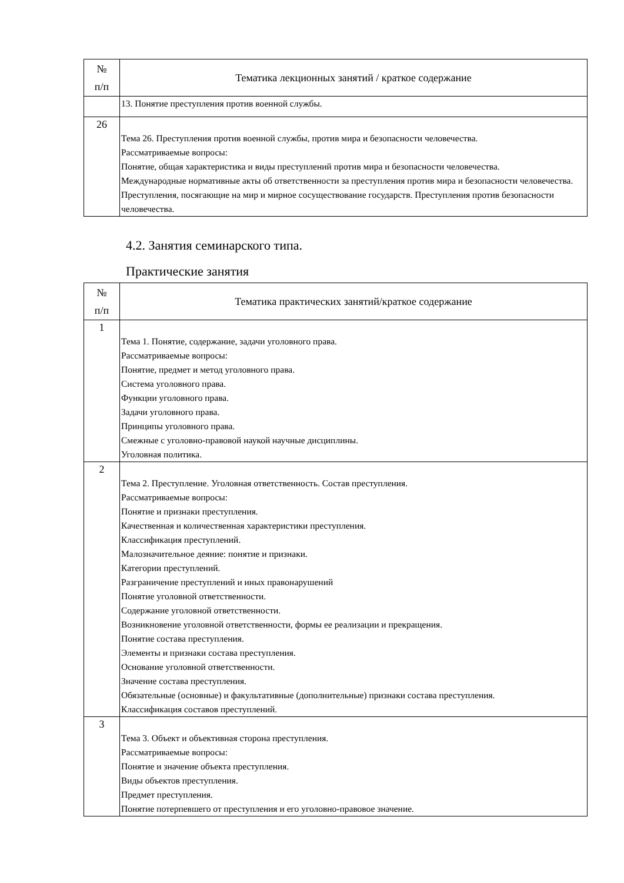| № п/п | Тематика лекционных занятий / краткое содержание |
| --- | --- |
| | 13. Понятие преступления против военной службы. |
| 26 | Тема 26. Преступления против военной службы, против мира и безопасности человечества. Рассматриваемые вопросы: Понятие, общая характеристика и виды преступлений против мира и безопасности человечества. Международные нормативные акты об ответственности за преступления против мира и безопасности человечества. Преступления, посягающие на мир и мирное сосуществование государств. Преступления против безопасности человечества. |
4.2. Занятия семинарского типа.
Практические занятия
| № п/п | Тематика практических занятий/краткое содержание |
| --- | --- |
| 1 | Тема 1. Понятие, содержание, задачи уголовного права. Рассматриваемые вопросы: Понятие, предмет и метод уголовного права. Система уголовного права. Функции уголовного права. Задачи уголовного права. Принципы уголовного права. Смежные с уголовно-правовой наукой научные дисциплины. Уголовная политика. |
| 2 | Тема 2. Преступление. Уголовная ответственность. Состав преступления. Рассматриваемые вопросы: Понятие и признаки преступления. Качественная и количественная характеристики преступления. Классификация преступлений. Малозначительное деяние: понятие и признаки. Категории преступлений. Разграничение преступлений и иных правонарушений Понятие уголовной ответственности. Содержание уголовной ответственности. Возникновение уголовной ответственности, формы ее реализации и прекращения. Понятие состава преступления. Элементы и признаки состава преступления. Основание уголовной ответственности. Значение состава преступления. Обязательные (основные) и факультативные (дополнительные) признаки состава преступления. Классификация составов преступлений. |
| 3 | Тема 3. Объект и объективная сторона преступления. Рассматриваемые вопросы: Понятие и значение объекта преступления. Виды объектов преступления. Предмет преступления. Понятие потерпевшего от преступления и его уголовно-правовое значение. |